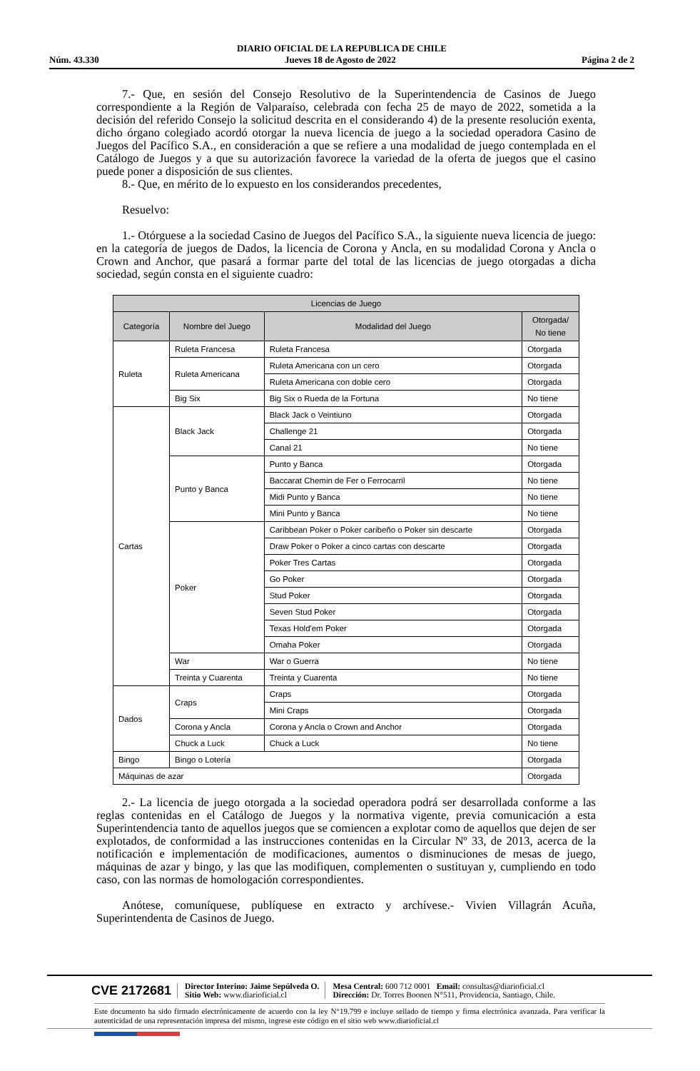DIARIO OFICIAL DE LA REPUBLICA DE CHILE
Núm. 43.330 Jueves 18 de Agosto de 2022 Página 2 de 2
7.- Que, en sesión del Consejo Resolutivo de la Superintendencia de Casinos de Juego correspondiente a la Región de Valparaíso, celebrada con fecha 25 de mayo de 2022, sometida a la decisión del referido Consejo la solicitud descrita en el considerando 4) de la presente resolución exenta, dicho órgano colegiado acordó otorgar la nueva licencia de juego a la sociedad operadora Casino de Juegos del Pacífico S.A., en consideración a que se refiere a una modalidad de juego contemplada en el Catálogo de Juegos y a que su autorización favorece la variedad de la oferta de juegos que el casino puede poner a disposición de sus clientes.
8.- Que, en mérito de lo expuesto en los considerandos precedentes,
Resuelvo:
1.- Otórguese a la sociedad Casino de Juegos del Pacífico S.A., la siguiente nueva licencia de juego: en la categoría de juegos de Dados, la licencia de Corona y Ancla, en su modalidad Corona y Ancla o Crown and Anchor, que pasará a formar parte del total de las licencias de juego otorgadas a dicha sociedad, según consta en el siguiente cuadro:
| Licencias de Juego | | | |
| --- | --- | --- | --- |
| Categoría | Nombre del Juego | Modalidad del Juego | Otorgada/ No tiene |
| Ruleta | Ruleta Francesa | Ruleta Francesa | Otorgada |
| | Ruleta Americana | Ruleta Americana con un cero | Otorgada |
| | | Ruleta Americana con doble cero | Otorgada |
| | Big Six | Big Six o Rueda de la Fortuna | No tiene |
| Cartas | Black Jack | Black Jack o Veintiuno | Otorgada |
| | | Challenge 21 | Otorgada |
| | | Canal 21 | No tiene |
| | Punto y Banca | Punto y Banca | Otorgada |
| | | Baccarat Chemin de Fer o Ferrocarril | No tiene |
| | | Midi Punto y Banca | No tiene |
| | | Mini Punto y Banca | No tiene |
| | Poker | Caribbean Poker o Poker caribeño o Poker sin descarte | Otorgada |
| | | Draw Poker o Poker a cinco cartas con descarte | Otorgada |
| | | Poker Tres Cartas | Otorgada |
| | | Go Poker | Otorgada |
| | | Stud Poker | Otorgada |
| | | Seven Stud Poker | Otorgada |
| | | Texas Hold'em Poker | Otorgada |
| | | Omaha Poker | Otorgada |
| | War | War o Guerra | No tiene |
| | Treinta y Cuarenta | Treinta y Cuarenta | No tiene |
| Dados | Craps | Craps | Otorgada |
| | | Mini Craps | Otorgada |
| | Corona y Ancla | Corona y Ancla o Crown and Anchor | Otorgada |
| | Chuck a Luck | Chuck a Luck | No tiene |
| Bingo | Bingo o Lotería | | Otorgada |
| Máquinas de azar | | | Otorgada |
2.- La licencia de juego otorgada a la sociedad operadora podrá ser desarrollada conforme a las reglas contenidas en el Catálogo de Juegos y la normativa vigente, previa comunicación a esta Superintendencia tanto de aquellos juegos que se comiencen a explotar como de aquellos que dejen de ser explotados, de conformidad a las instrucciones contenidas en la Circular Nº 33, de 2013, acerca de la notificación e implementación de modificaciones, aumentos o disminuciones de mesas de juego, máquinas de azar y bingo, y las que las modifiquen, complementen o sustituyan y, cumpliendo en todo caso, con las normas de homologación correspondientes.
Anótese, comuníquese, publíquese en extracto y archívese.- Vivien Villagrán Acuña, Superintendenta de Casinos de Juego.
CVE 2172681
Director Interino: Jaime Sepúlveda O.
Sitio Web: www.diarioficial.cl
Mesa Central: 600 712 0001 Email: consultas@diarioficial.cl
Dirección: Dr. Torres Boonen N°511, Providencia, Santiago, Chile.
Este documento ha sido firmado electrónicamente de acuerdo con la ley N°19.799 e incluye sellado de tiempo y firma electrónica avanzada. Para verificar la autenticidad de una representación impresa del mismo, ingrese este código en el sitio web www.diarioficial.cl